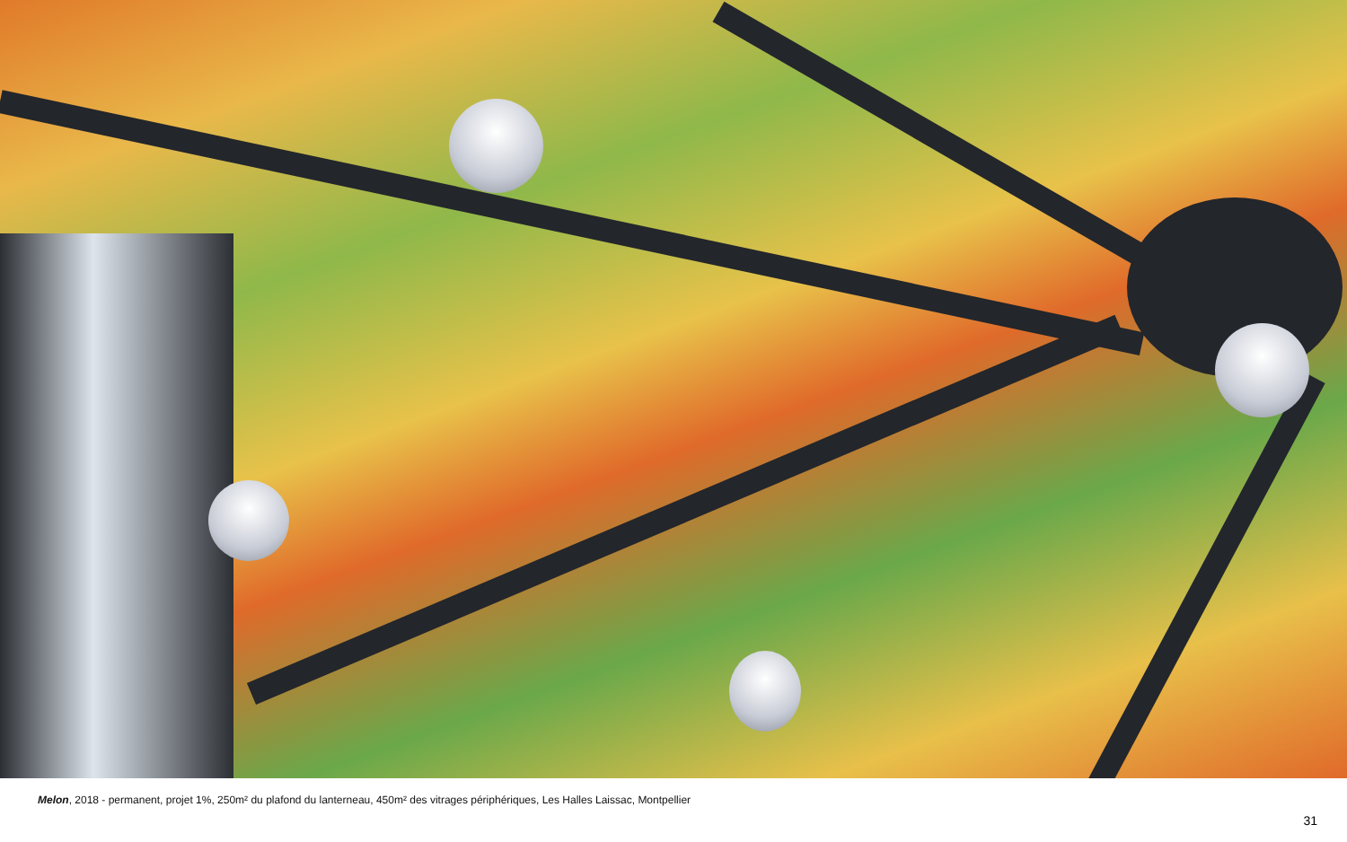Melon, 2018 - permanent, projet 1%, 250m² du plafond du lanterneau, 450m² des vitrages périphériques, Les Halles Laissac, Montpellier
31